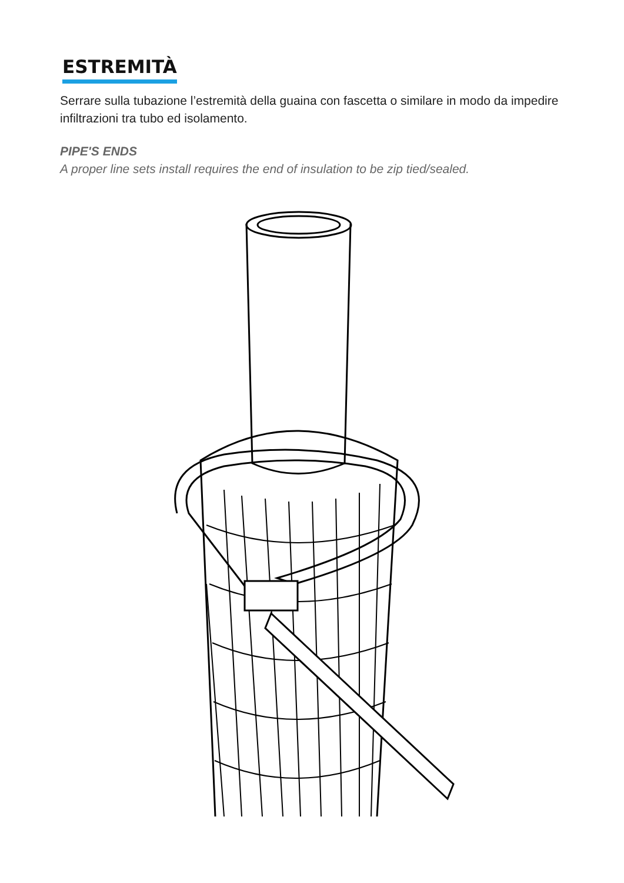ESTREMITÀ
Serrare sulla tubazione l’estremità della guaina con fascetta o similare in modo da impedire infiltrazioni tra tubo ed isolamento.
PIPE'S ENDS
A proper line sets install requires the end of insulation to be zip tied/sealed.